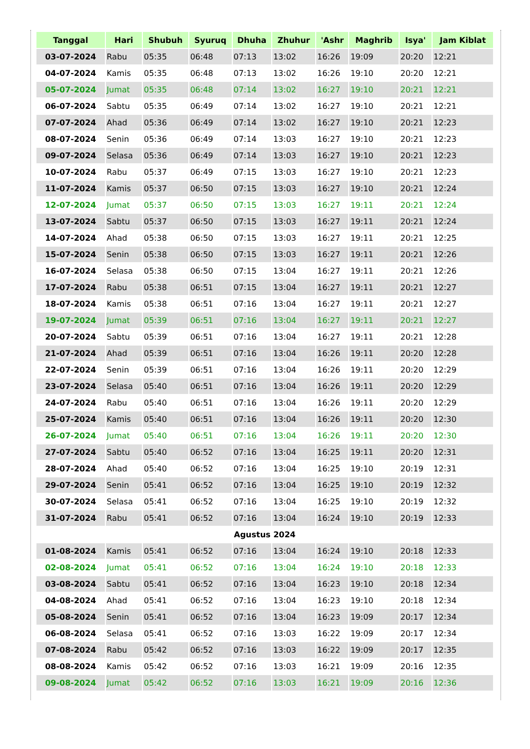| Tanggal | Hari | Shubuh | Syuruq | Dhuha | Zhuhur | 'Ashr | Maghrib | Isya' | Jam Kiblat |
| --- | --- | --- | --- | --- | --- | --- | --- | --- | --- |
| 03-07-2024 | Rabu | 05:35 | 06:48 | 07:13 | 13:02 | 16:26 | 19:09 | 20:20 | 12:21 |
| 04-07-2024 | Kamis | 05:35 | 06:48 | 07:13 | 13:02 | 16:26 | 19:10 | 20:20 | 12:21 |
| 05-07-2024 | Jumat | 05:35 | 06:48 | 07:14 | 13:02 | 16:27 | 19:10 | 20:21 | 12:21 |
| 06-07-2024 | Sabtu | 05:35 | 06:49 | 07:14 | 13:02 | 16:27 | 19:10 | 20:21 | 12:21 |
| 07-07-2024 | Ahad | 05:36 | 06:49 | 07:14 | 13:02 | 16:27 | 19:10 | 20:21 | 12:23 |
| 08-07-2024 | Senin | 05:36 | 06:49 | 07:14 | 13:03 | 16:27 | 19:10 | 20:21 | 12:23 |
| 09-07-2024 | Selasa | 05:36 | 06:49 | 07:14 | 13:03 | 16:27 | 19:10 | 20:21 | 12:23 |
| 10-07-2024 | Rabu | 05:37 | 06:49 | 07:15 | 13:03 | 16:27 | 19:10 | 20:21 | 12:23 |
| 11-07-2024 | Kamis | 05:37 | 06:50 | 07:15 | 13:03 | 16:27 | 19:10 | 20:21 | 12:24 |
| 12-07-2024 | Jumat | 05:37 | 06:50 | 07:15 | 13:03 | 16:27 | 19:11 | 20:21 | 12:24 |
| 13-07-2024 | Sabtu | 05:37 | 06:50 | 07:15 | 13:03 | 16:27 | 19:11 | 20:21 | 12:24 |
| 14-07-2024 | Ahad | 05:38 | 06:50 | 07:15 | 13:03 | 16:27 | 19:11 | 20:21 | 12:25 |
| 15-07-2024 | Senin | 05:38 | 06:50 | 07:15 | 13:03 | 16:27 | 19:11 | 20:21 | 12:26 |
| 16-07-2024 | Selasa | 05:38 | 06:50 | 07:15 | 13:04 | 16:27 | 19:11 | 20:21 | 12:26 |
| 17-07-2024 | Rabu | 05:38 | 06:51 | 07:15 | 13:04 | 16:27 | 19:11 | 20:21 | 12:27 |
| 18-07-2024 | Kamis | 05:38 | 06:51 | 07:16 | 13:04 | 16:27 | 19:11 | 20:21 | 12:27 |
| 19-07-2024 | Jumat | 05:39 | 06:51 | 07:16 | 13:04 | 16:27 | 19:11 | 20:21 | 12:27 |
| 20-07-2024 | Sabtu | 05:39 | 06:51 | 07:16 | 13:04 | 16:27 | 19:11 | 20:21 | 12:28 |
| 21-07-2024 | Ahad | 05:39 | 06:51 | 07:16 | 13:04 | 16:26 | 19:11 | 20:20 | 12:28 |
| 22-07-2024 | Senin | 05:39 | 06:51 | 07:16 | 13:04 | 16:26 | 19:11 | 20:20 | 12:29 |
| 23-07-2024 | Selasa | 05:40 | 06:51 | 07:16 | 13:04 | 16:26 | 19:11 | 20:20 | 12:29 |
| 24-07-2024 | Rabu | 05:40 | 06:51 | 07:16 | 13:04 | 16:26 | 19:11 | 20:20 | 12:29 |
| 25-07-2024 | Kamis | 05:40 | 06:51 | 07:16 | 13:04 | 16:26 | 19:11 | 20:20 | 12:30 |
| 26-07-2024 | Jumat | 05:40 | 06:51 | 07:16 | 13:04 | 16:26 | 19:11 | 20:20 | 12:30 |
| 27-07-2024 | Sabtu | 05:40 | 06:52 | 07:16 | 13:04 | 16:25 | 19:11 | 20:20 | 12:31 |
| 28-07-2024 | Ahad | 05:40 | 06:52 | 07:16 | 13:04 | 16:25 | 19:10 | 20:19 | 12:31 |
| 29-07-2024 | Senin | 05:41 | 06:52 | 07:16 | 13:04 | 16:25 | 19:10 | 20:19 | 12:32 |
| 30-07-2024 | Selasa | 05:41 | 06:52 | 07:16 | 13:04 | 16:25 | 19:10 | 20:19 | 12:32 |
| 31-07-2024 | Rabu | 05:41 | 06:52 | 07:16 | 13:04 | 16:24 | 19:10 | 20:19 | 12:33 |
| Agustus 2024 | | | | | | | | | |
| 01-08-2024 | Kamis | 05:41 | 06:52 | 07:16 | 13:04 | 16:24 | 19:10 | 20:18 | 12:33 |
| 02-08-2024 | Jumat | 05:41 | 06:52 | 07:16 | 13:04 | 16:24 | 19:10 | 20:18 | 12:33 |
| 03-08-2024 | Sabtu | 05:41 | 06:52 | 07:16 | 13:04 | 16:23 | 19:10 | 20:18 | 12:34 |
| 04-08-2024 | Ahad | 05:41 | 06:52 | 07:16 | 13:04 | 16:23 | 19:10 | 20:18 | 12:34 |
| 05-08-2024 | Senin | 05:41 | 06:52 | 07:16 | 13:04 | 16:23 | 19:09 | 20:17 | 12:34 |
| 06-08-2024 | Selasa | 05:41 | 06:52 | 07:16 | 13:03 | 16:22 | 19:09 | 20:17 | 12:34 |
| 07-08-2024 | Rabu | 05:42 | 06:52 | 07:16 | 13:03 | 16:22 | 19:09 | 20:17 | 12:35 |
| 08-08-2024 | Kamis | 05:42 | 06:52 | 07:16 | 13:03 | 16:21 | 19:09 | 20:16 | 12:35 |
| 09-08-2024 | Jumat | 05:42 | 06:52 | 07:16 | 13:03 | 16:21 | 19:09 | 20:16 | 12:36 |